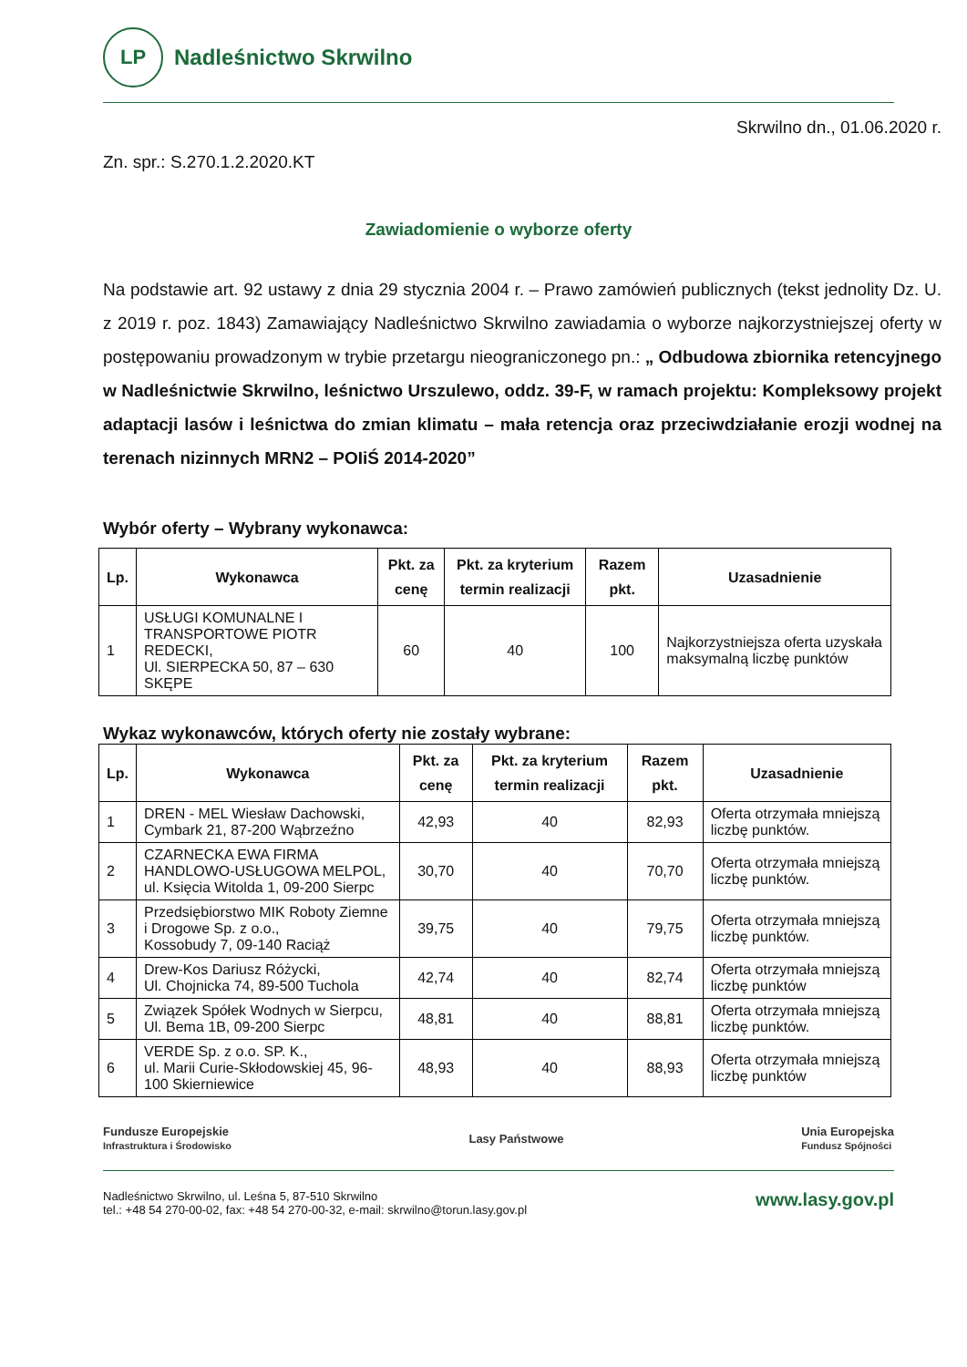LP
Nadleśnictwo Skrwilno
Skrwilno dn., 01.06.2020 r.
Zn. spr.: S.270.1.2.2020.KT
Zawiadomienie o wyborze oferty
Na podstawie art. 92 ustawy z dnia 29 stycznia 2004 r. – Prawo zamówień publicznych (tekst jednolity Dz. U. z 2019 r. poz. 1843) Zamawiający Nadleśnictwo Skrwilno zawiadamia o wyborze najkorzystniejszej oferty w postępowaniu prowadzonym w trybie przetargu nieograniczonego pn.: „ Odbudowa zbiornika retencyjnego w Nadleśnictwie Skrwilno, leśnictwo Urszulewo, oddz. 39-F, w ramach projektu: Kompleksowy projekt adaptacji lasów i leśnictwa do zmian klimatu – mała retencja oraz przeciwdziałanie erozji wodnej na terenach nizinnych MRN2 – POIiŚ 2014-2020”
Wybór oferty – Wybrany wykonawca:
| Lp. | Wykonawca | Pkt. za cenę | Pkt. za kryterium termin realizacji | Razem pkt. | Uzasadnienie |
| --- | --- | --- | --- | --- | --- |
| 1 | USŁUGI KOMUNALNE I TRANSPORTOWE PIOTR REDECKI, Ul. SIERPECKA 50, 87 – 630 SKĘPE | 60 | 40 | 100 | Najkorzystniejsza oferta uzyskała maksymalną liczbę punktów |
Wykaz wykonawców, których oferty nie zostały wybrane:
| Lp. | Wykonawca | Pkt. za cenę | Pkt. za kryterium termin realizacji | Razem pkt. | Uzasadnienie |
| --- | --- | --- | --- | --- | --- |
| 1 | DREN - MEL Wiesław Dachowski, Cymbark 21, 87-200 Wąbrzeźno | 42,93 | 40 | 82,93 | Oferta otrzymała mniejszą liczbę punktów. |
| 2 | CZARNECKA EWA FIRMA HANDLOWO-USŁUGOWA MELPOL, ul. Księcia Witolda 1, 09-200 Sierpc | 30,70 | 40 | 70,70 | Oferta otrzymała mniejszą liczbę punktów. |
| 3 | Przedsiębiorstwo MIK Roboty Ziemne i Drogowe Sp. z o.o., Kossobudy 7, 09-140 Raciąż | 39,75 | 40 | 79,75 | Oferta otrzymała mniejszą liczbę punktów. |
| 4 | Drew-Kos Dariusz Różycki, Ul. Chojnicka 74, 89-500 Tuchola | 42,74 | 40 | 82,74 | Oferta otrzymała mniejszą liczbę punktów |
| 5 | Związek Spółek Wodnych w Sierpcu, Ul. Bema 1B, 09-200 Sierpc | 48,81 | 40 | 88,81 | Oferta otrzymała mniejszą liczbę punktów. |
| 6 | VERDE Sp. z o.o. SP. K., ul. Marii Curie-Skłodowskiej 45, 96-100 Skierniewice | 48,93 | 40 | 88,93 | Oferta otrzymała mniejszą liczbę punktów |
Fundusze Europejskie
Infrastruktura i Środowisko
Lasy Państwowe
Unia Europejska
Fundusz Spójności
Nadleśnictwo Skrwilno, ul. Leśna 5, 87-510 Skrwilno
tel.: +48 54 270-00-02, fax: +48 54 270-00-32, e-mail: skrwilno@torun.lasy.gov.pl
www.lasy.gov.pl